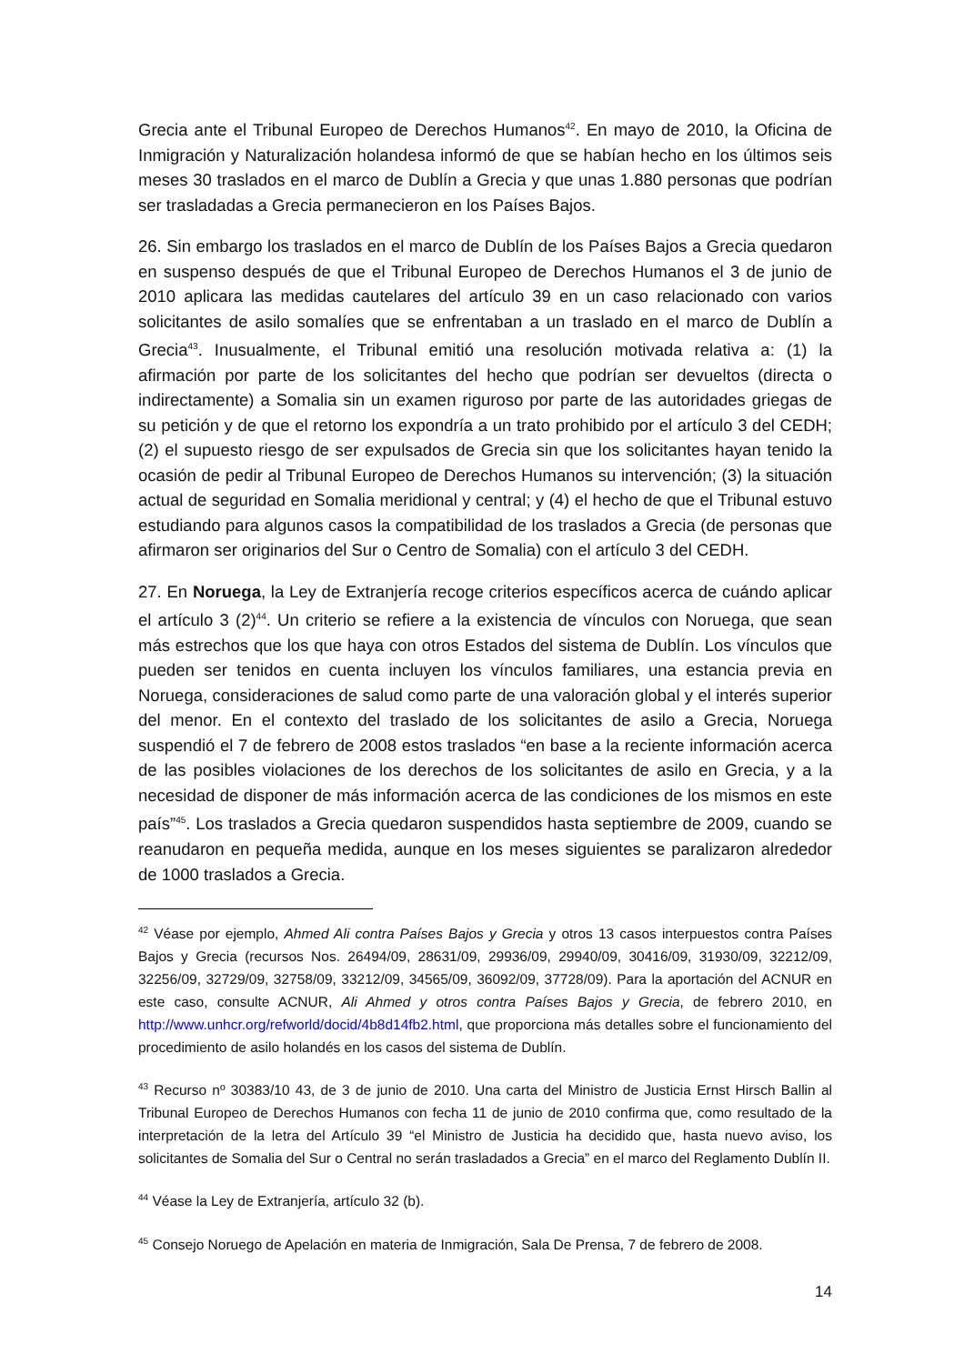Grecia ante el Tribunal Europeo de Derechos Humanos<sup>42</sup>. En mayo de 2010, la Oficina de Inmigración y Naturalización holandesa informó de que se habían hecho en los últimos seis meses 30 traslados en el marco de Dublín a Grecia y que unas 1.880 personas que podrían ser trasladadas a Grecia permanecieron en los Países Bajos.
26. Sin embargo los traslados en el marco de Dublín de los Países Bajos a Grecia quedaron en suspenso después de que el Tribunal Europeo de Derechos Humanos el 3 de junio de 2010 aplicara las medidas cautelares del artículo 39 en un caso relacionado con varios solicitantes de asilo somalíes que se enfrentaban a un traslado en el marco de Dublín a Grecia<sup>43</sup>. Inusualmente, el Tribunal emitió una resolución motivada relativa a: (1) la afirmación por parte de los solicitantes del hecho que podrían ser devueltos (directa o indirectamente) a Somalia sin un examen riguroso por parte de las autoridades griegas de su petición y de que el retorno los expondría a un trato prohibido por el artículo 3 del CEDH; (2) el supuesto riesgo de ser expulsados de Grecia sin que los solicitantes hayan tenido la ocasión de pedir al Tribunal Europeo de Derechos Humanos su intervención; (3) la situación actual de seguridad en Somalia meridional y central; y (4) el hecho de que el Tribunal estuvo estudiando para algunos casos la compatibilidad de los traslados a Grecia (de personas que afirmaron ser originarios del Sur o Centro de Somalia) con el artículo 3 del CEDH.
27. En Noruega, la Ley de Extranjería recoge criterios específicos acerca de cuándo aplicar el artículo 3 (2)<sup>44</sup>. Un criterio se refiere a la existencia de vínculos con Noruega, que sean más estrechos que los que haya con otros Estados del sistema de Dublín. Los vínculos que pueden ser tenidos en cuenta incluyen los vínculos familiares, una estancia previa en Noruega, consideraciones de salud como parte de una valoración global y el interés superior del menor. En el contexto del traslado de los solicitantes de asilo a Grecia, Noruega suspendió el 7 de febrero de 2008 estos traslados “en base a la reciente información acerca de las posibles violaciones de los derechos de los solicitantes de asilo en Grecia, y a la necesidad de disponer de más información acerca de las condiciones de los mismos en este país”<sup>45</sup>. Los traslados a Grecia quedaron suspendidos hasta septiembre de 2009, cuando se reanudaron en pequeña medida, aunque en los meses siguientes se paralizaron alrededor de 1000 traslados a Grecia.
<sup>42</sup> Véase por ejemplo, Ahmed Ali contra Países Bajos y Grecia y otros 13 casos interpuestos contra Países Bajos y Grecia (recursos Nos. 26494/09, 28631/09, 29936/09, 29940/09, 30416/09, 31930/09, 32212/09, 32256/09, 32729/09, 32758/09, 33212/09, 34565/09, 36092/09, 37728/09). Para la aportación del ACNUR en este caso, consulte ACNUR, Ali Ahmed y otros contra Países Bajos y Grecia, de febrero 2010, en http://www.unhcr.org/refworld/docid/4b8d14fb2.html, que proporciona más detalles sobre el funcionamiento del procedimiento de asilo holandés en los casos del sistema de Dublín.
<sup>43</sup> Recurso nº 30383/10 43, de 3 de junio de 2010. Una carta del Ministro de Justicia Ernst Hirsch Ballin al Tribunal Europeo de Derechos Humanos con fecha 11 de junio de 2010 confirma que, como resultado de la interpretación de la letra del Artículo 39 “el Ministro de Justicia ha decidido que, hasta nuevo aviso, los solicitantes de Somalia del Sur o Central no serán trasladados a Grecia” en el marco del Reglamento Dublín II.
<sup>44</sup> Véase la Ley de Extranjería, artículo 32 (b).
<sup>45</sup> Consejo Noruego de Apelación en materia de Inmigración, Sala De Prensa, 7 de febrero de 2008.
14